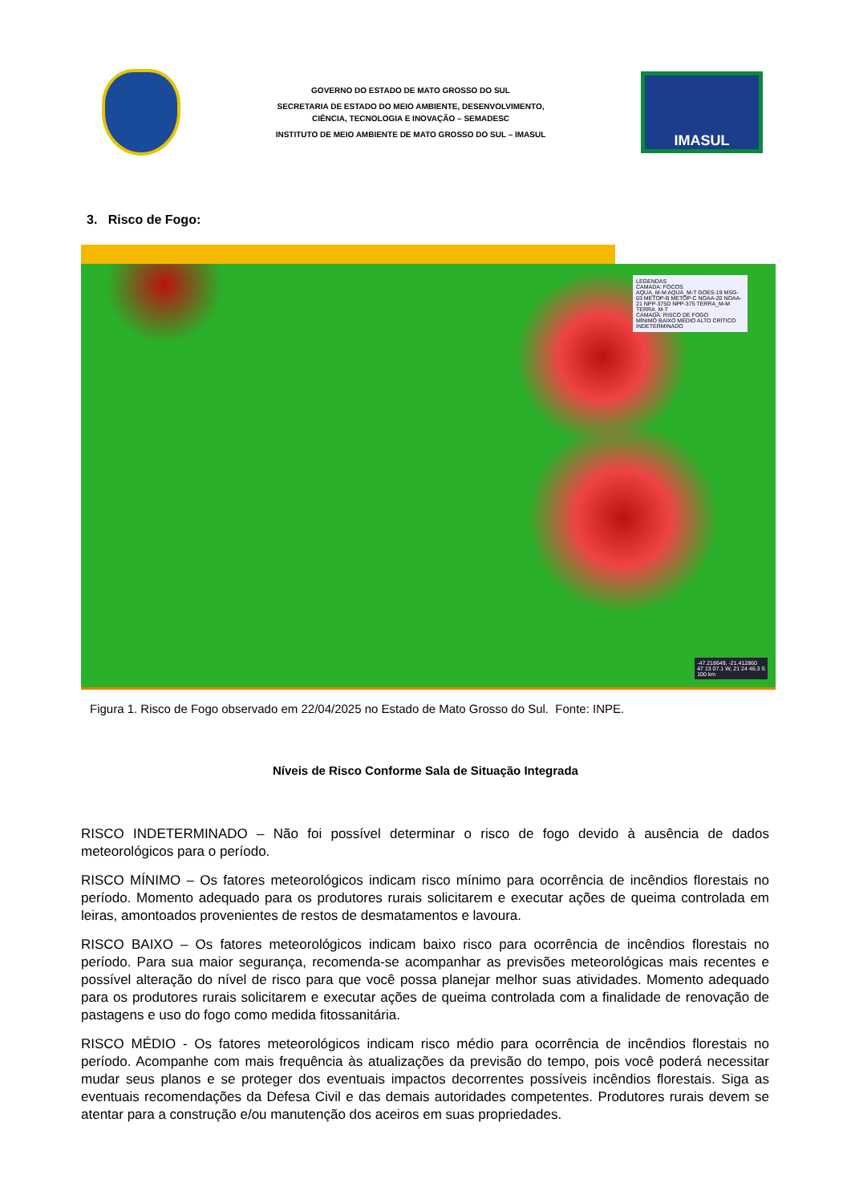GOVERNO DO ESTADO DE MATO GROSSO DO SUL
SECRETARIA DE ESTADO DO MEIO AMBIENTE, DESENVOLVIMENTO,
CIÊNCIA, TECNOLOGIA E INOVAÇÃO – SEMADESC
INSTITUTO DE MEIO AMBIENTE DE MATO GROSSO DO SUL – IMASUL
IMASUL
3. Risco de Fogo:
LEGENDAS
CAMADA: FOCOS
AQUA_M-M AQUA_M-T GOES-19 MSG-03 METOP-B METOP-C NOAA-20 NOAA-21 NPP-375D NPP-375 TERRA_M-M TERRA_M-T
CAMADA: RISCO DE FOGO
MÍNIMO BAIXO MÉDIO ALTO CRÍTICO INDETERMINADO
-47.218649, -21.412860
47 13 07.1 W, 21 24 46.3 S
100 km
Figura 1. Risco de Fogo observado em 22/04/2025 no Estado de Mato Grosso do Sul. Fonte: INPE.
Níveis de Risco Conforme Sala de Situação Integrada
RISCO INDETERMINADO – Não foi possível determinar o risco de fogo devido à ausência de dados meteorológicos para o período.
RISCO MÍNIMO – Os fatores meteorológicos indicam risco mínimo para ocorrência de incêndios florestais no período. Momento adequado para os produtores rurais solicitarem e executar ações de queima controlada em leiras, amontoados provenientes de restos de desmatamentos e lavoura.
RISCO BAIXO – Os fatores meteorológicos indicam baixo risco para ocorrência de incêndios florestais no período. Para sua maior segurança, recomenda-se acompanhar as previsões meteorológicas mais recentes e possível alteração do nível de risco para que você possa planejar melhor suas atividades. Momento adequado para os produtores rurais solicitarem e executar ações de queima controlada com a finalidade de renovação de pastagens e uso do fogo como medida fitossanitária.
RISCO MÉDIO - Os fatores meteorológicos indicam risco médio para ocorrência de incêndios florestais no período. Acompanhe com mais frequência às atualizações da previsão do tempo, pois você poderá necessitar mudar seus planos e se proteger dos eventuais impactos decorrentes possíveis incêndios florestais. Siga as eventuais recomendações da Defesa Civil e das demais autoridades competentes. Produtores rurais devem se atentar para a construção e/ou manutenção dos aceiros em suas propriedades.